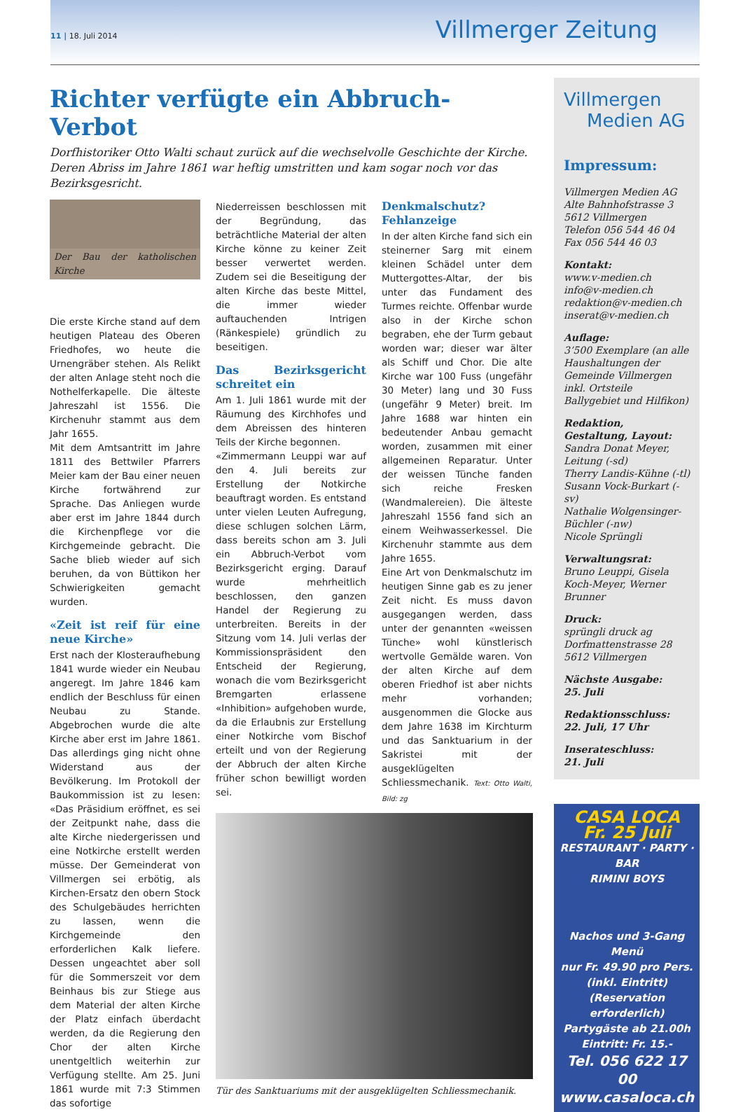11 | 18. Juli 2014 Villmerger Zeitung
Richter verfügte ein Abbruch-Verbot
Dorfhistoriker Otto Walti schaut zurück auf die wechselvolle Geschichte der Kirche. Deren Abriss im Jahre 1861 war heftig umstritten und kam sogar noch vor das Bezirksgesricht.
Der Bau der katholischen Kirche
Die erste Kirche stand auf dem heutigen Plateau des Oberen Friedhofes, wo heute die Urnengräber stehen. Als Relikt der alten Anlage steht noch die Nothelferkapelle. Die älteste Jahreszahl ist 1556. Die Kirchenuhr stammt aus dem Jahr 1655.
Mit dem Amtsantritt im Jahre 1811 des Bettwiler Pfarrers Meier kam der Bau einer neuen Kirche fortwährend zur Sprache. Das Anliegen wurde aber erst im Jahre 1844 durch die Kirchenpflege vor die Kirchgemeinde gebracht. Die Sache blieb wieder auf sich beruhen, da von Büttikon her Schwierigkeiten gemacht wurden.
«Zeit ist reif für eine neue Kirche»
Erst nach der Klosteraufhebung 1841 wurde wieder ein Neubau angeregt. Im Jahre 1846 kam endlich der Beschluss für einen Neubau zu Stande. Abgebrochen wurde die alte Kirche aber erst im Jahre 1861. Das allerdings ging nicht ohne Widerstand aus der Bevölkerung. Im Protokoll der Baukommission ist zu lesen: «Das Präsidium eröffnet, es sei der Zeitpunkt nahe, dass die alte Kirche niedergerissen und eine Notkirche erstellt werden müsse. Der Gemeinderat von Villmergen sei erbötig, als Kirchen-Ersatz den obern Stock des Schulgebäudes herrichten zu lassen, wenn die Kirchgemeinde den erforderlichen Kalk liefere. Dessen ungeachtet aber soll für die Sommerszeit vor dem Beinhaus bis zur Stiege aus dem Material der alten Kirche der Platz einfach überdacht werden, da die Regierung den Chor der alten Kirche unentgeltlich weiterhin zur Verfügung stellte. Am 25. Juni 1861 wurde mit 7:3 Stimmen das sofortige
Niederreissen beschlossen mit der Begründung, das beträchtliche Material der alten Kirche könne zu keiner Zeit besser verwertet werden. Zudem sei die Beseitigung der alten Kirche das beste Mittel, die immer wieder auftauchenden Intrigen (Ränkespiele) gründlich zu beseitigen.
Das Bezirksgericht schreitet ein
Am 1. Juli 1861 wurde mit der Räumung des Kirchhofes und dem Abreissen des hinteren Teils der Kirche begonnen.
«Zimmermann Leuppi war auf den 4. Juli bereits zur Erstellung der Notkirche beauftragt worden. Es entstand unter vielen Leuten Aufregung, diese schlugen solchen Lärm, dass bereits schon am 3. Juli ein Abbruch-Verbot vom Bezirksgericht erging. Darauf wurde mehrheitlich beschlossen, den ganzen Handel der Regierung zu unterbreiten. Bereits in der Sitzung vom 14. Juli verlas der Kommissionspräsident den Entscheid der Regierung, wonach die vom Bezirksgericht Bremgarten erlassene «Inhibition» aufgehoben wurde, da die Erlaubnis zur Erstellung einer Notkirche vom Bischof erteilt und von der Regierung der Abbruch der alten Kirche früher schon bewilligt worden sei.
Denkmalschutz? Fehlanzeige
In der alten Kirche fand sich ein steinerner Sarg mit einem kleinen Schädel unter dem Muttergottes-Altar, der bis unter das Fundament des Turmes reichte. Offenbar wurde also in der Kirche schon begraben, ehe der Turm gebaut worden war; dieser war älter als Schiff und Chor. Die alte Kirche war 100 Fuss (ungefähr 30 Meter) lang und 30 Fuss (ungefähr 9 Meter) breit. Im Jahre 1688 war hinten ein bedeutender Anbau gemacht worden, zusammen mit einer allgemeinen Reparatur. Unter der weissen Tünche fanden sich reiche Fresken (Wandmalereien). Die älteste Jahreszahl 1556 fand sich an einem Weihwasserkessel. Die Kirchenuhr stammte aus dem Jahre 1655.
Eine Art von Denkmalschutz im heutigen Sinne gab es zu jener Zeit nicht. Es muss davon ausgegangen werden, dass unter der genannten «weissen Tünche» wohl künstlerisch wertvolle Gemälde waren. Von der alten Kirche auf dem oberen Friedhof ist aber nichts mehr vorhanden; ausgenommen die Glocke aus dem Jahre 1638 im Kirchturm und das Sanktuarium in der Sakristei mit der ausgeklügelten Schliessmechanik. Text: Otto Walti, Bild: zg
Tür des Sanktuariums mit der ausgeklügelten Schliessmechanik.
Villmergen
Medien AG
Impressum:
Villmergen Medien AG
Alte Bahnhofstrasse 3
5612 Villmergen
Telefon 056 544 46 04
Fax 056 544 46 03
Kontakt:
www.v-medien.ch
info@v-medien.ch
redaktion@v-medien.ch
inserat@v-medien.ch
Auflage:
3’500 Exemplare (an alle Haushaltungen der Gemeinde Villmergen inkl. Ortsteile Ballygebiet und Hilfikon)
Redaktion, Gestaltung, Layout:
Sandra Donat Meyer, Leitung (-sd)
Therry Landis-Kühne (-tl)
Susann Vock-Burkart (-sv)
Nathalie Wolgensinger-Büchler (-nw)
Nicole Sprüngli
Verwaltungsrat:
Bruno Leuppi, Gisela Koch-Meyer, Werner Brunner
Druck:
sprüngli druck ag
Dorfmattenstrasse 28
5612 Villmergen
Nächste Ausgabe:
25. Juli
Redaktionsschluss:
22. Juli, 17 Uhr
Inserateschluss:
21. Juli
CASA LOCA Fr. 25 Juli
RESTAURANT · PARTY · BAR
RIMINI BOYS
Nachos und 3-Gang Menü
nur Fr. 49.90 pro Pers.
(inkl. Eintritt)
(Reservation erforderlich)
Partygäste ab 21.00h
Eintritt: Fr. 15.-
Tel. 056 622 17 00
www.casaloca.ch